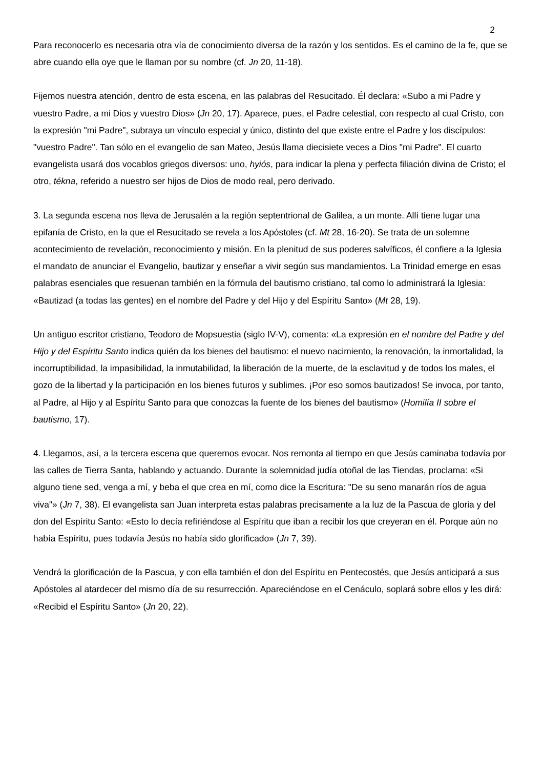2
Para reconocerlo es necesaria otra vía de conocimiento diversa de la razón y los sentidos. Es el camino de la fe, que se abre cuando ella oye que le llaman por su nombre (cf. Jn 20, 11-18).
Fijemos nuestra atención, dentro de esta escena, en las palabras del Resucitado. Él declara: «Subo a mi Padre y vuestro Padre, a mi Dios y vuestro Dios» (Jn 20, 17). Aparece, pues, el Padre celestial, con respecto al cual Cristo, con la expresión "mi Padre", subraya un vínculo especial y único, distinto del que existe entre el Padre y los discípulos: "vuestro Padre". Tan sólo en el evangelio de san Mateo, Jesús llama diecisiete veces a Dios "mi Padre". El cuarto evangelista usará dos vocablos griegos diversos: uno, hyiós, para indicar la plena y perfecta filiación divina de Cristo; el otro, tékna, referido a nuestro ser hijos de Dios de modo real, pero derivado.
3. La segunda escena nos lleva de Jerusalén a la región septentrional de Galilea, a un monte. Allí tiene lugar una epifanía de Cristo, en la que el Resucitado se revela a los Apóstoles (cf. Mt 28, 16-20). Se trata de un solemne acontecimiento de revelación, reconocimiento y misión. En la plenitud de sus poderes salvíficos, él confiere a la Iglesia el mandato de anunciar el Evangelio, bautizar y enseñar a vivir según sus mandamientos. La Trinidad emerge en esas palabras esenciales que resuenan también en la fórmula del bautismo cristiano, tal como lo administrará la Iglesia: «Bautizad (a todas las gentes) en el nombre del Padre y del Hijo y del Espíritu Santo» (Mt 28, 19).
Un antiguo escritor cristiano, Teodoro de Mopsuestia (siglo IV-V), comenta: «La expresión en el nombre del Padre y del Hijo y del Espíritu Santo indica quién da los bienes del bautismo: el nuevo nacimiento, la renovación, la inmortalidad, la incorruptibilidad, la impasibilidad, la inmutabilidad, la liberación de la muerte, de la esclavitud y de todos los males, el gozo de la libertad y la participación en los bienes futuros y sublimes. ¡Por eso somos bautizados! Se invoca, por tanto, al Padre, al Hijo y al Espíritu Santo para que conozcas la fuente de los bienes del bautismo» (Homilía II sobre el bautismo, 17).
4. Llegamos, así, a la tercera escena que queremos evocar. Nos remonta al tiempo en que Jesús caminaba todavía por las calles de Tierra Santa, hablando y actuando. Durante la solemnidad judía otoñal de las Tiendas, proclama: «Si alguno tiene sed, venga a mí, y beba el que crea en mí, como dice la Escritura: "De su seno manarán ríos de agua viva"» (Jn 7, 38). El evangelista san Juan interpreta estas palabras precisamente a la luz de la Pascua de gloria y del don del Espíritu Santo: «Esto lo decía refiriéndose al Espíritu que iban a recibir los que creyeran en él. Porque aún no había Espíritu, pues todavía Jesús no había sido glorificado» (Jn 7, 39).
Vendrá la glorificación de la Pascua, y con ella también el don del Espíritu en Pentecostés, que Jesús anticipará a sus Apóstoles al atardecer del mismo día de su resurrección. Apareciéndose en el Cenáculo, soplará sobre ellos y les dirá: «Recibid el Espíritu Santo» (Jn 20, 22).